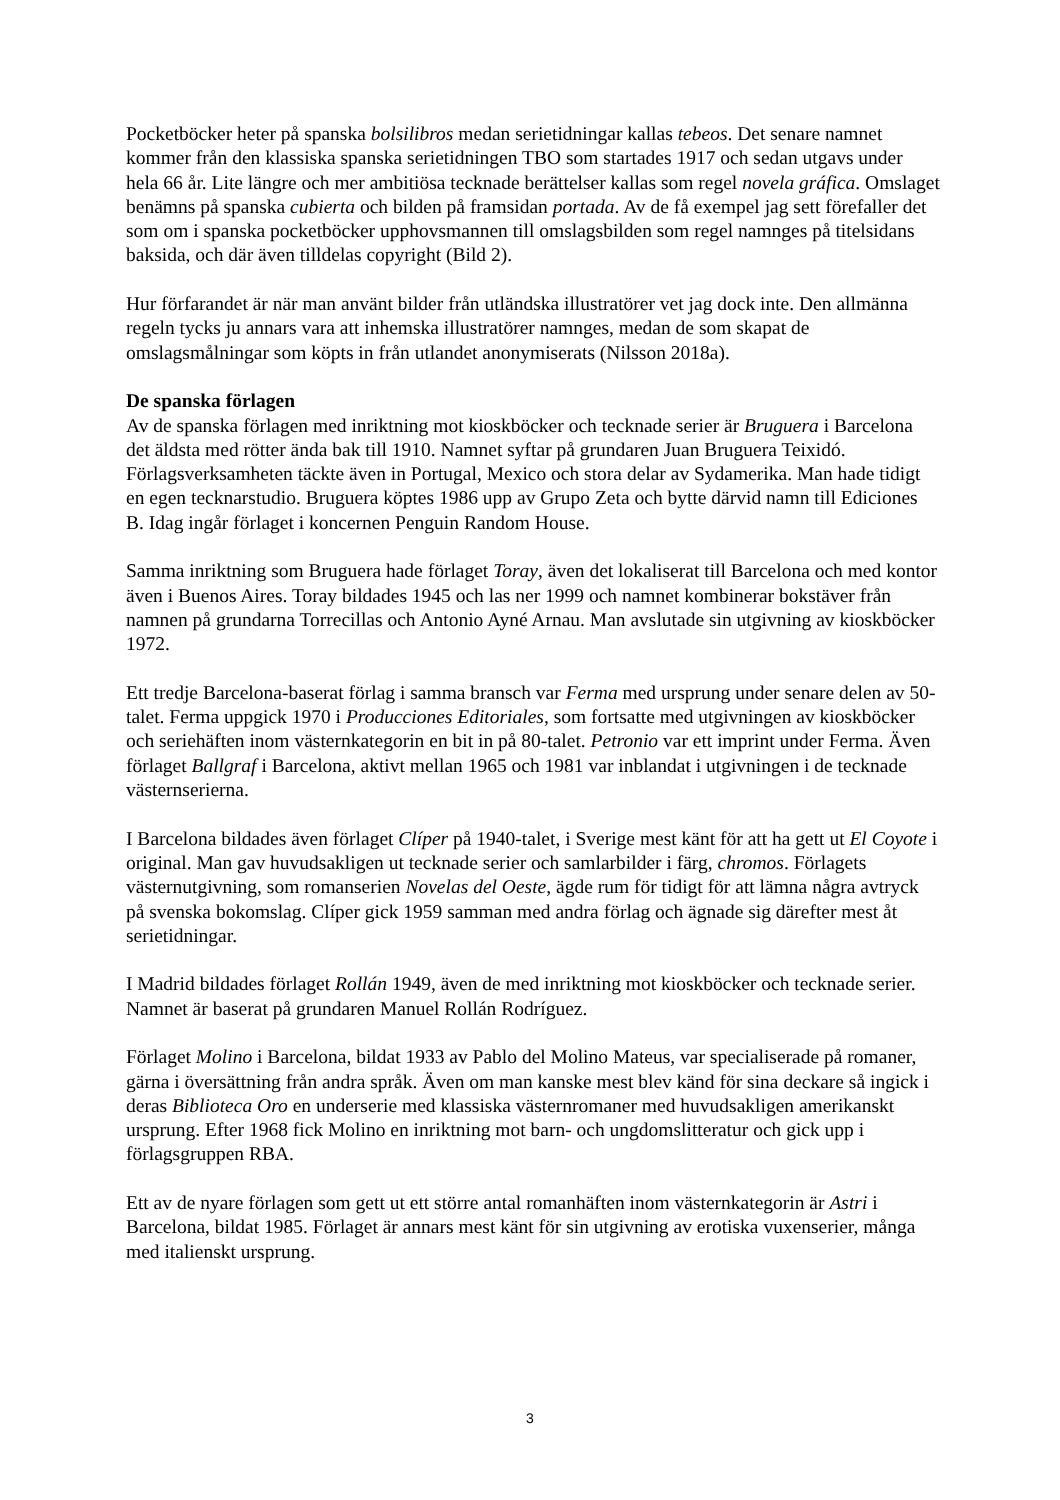Pocketböcker heter på spanska bolsilibros medan serietidningar kallas tebeos. Det senare namnet kommer från den klassiska spanska serietidningen TBO som startades 1917 och sedan utgavs under hela 66 år. Lite längre och mer ambitiösa tecknade berättelser kallas som regel novela gráfica. Omslaget benämns på spanska cubierta och bilden på framsidan portada. Av de få exempel jag sett förefaller det som om i spanska pocketböcker upphovsmannen till omslagsbilden som regel namnges på titelsidans baksida, och där även tilldelas copyright (Bild 2).
Hur förfarandet är när man använt bilder från utländska illustratörer vet jag dock inte. Den allmänna regeln tycks ju annars vara att inhemska illustratörer namnges, medan de som skapat de omslagsmålningar som köpts in från utlandet anonymiserats (Nilsson 2018a).
De spanska förlagen
Av de spanska förlagen med inriktning mot kioskböcker och tecknade serier är Bruguera i Barcelona det äldsta med rötter ända bak till 1910. Namnet syftar på grundaren Juan Bruguera Teixidó. Förlagsverksamheten täckte även in Portugal, Mexico och stora delar av Sydamerika. Man hade tidigt en egen tecknarstudio. Bruguera köptes 1986 upp av Grupo Zeta och bytte därvid namn till Ediciones B. Idag ingår förlaget i koncernen Penguin Random House.
Samma inriktning som Bruguera hade förlaget Toray, även det lokaliserat till Barcelona och med kontor även i Buenos Aires. Toray bildades 1945 och las ner 1999 och namnet kombinerar bokstäver från namnen på grundarna Torrecillas och Antonio Ayné Arnau. Man avslutade sin utgivning av kioskböcker 1972.
Ett tredje Barcelona-baserat förlag i samma bransch var Ferma med ursprung under senare delen av 50-talet. Ferma uppgick 1970 i Producciones Editoriales, som fortsatte med utgivningen av kioskböcker och seriehäften inom västernkategorin en bit in på 80-talet. Petronio var ett imprint under Ferma. Även förlaget Ballgraf i Barcelona, aktivt mellan 1965 och 1981 var inblandat i utgivningen i de tecknade västernserierna.
I Barcelona bildades även förlaget Clíper på 1940-talet, i Sverige mest känt för att ha gett ut El Coyote i original. Man gav huvudsakligen ut tecknade serier och samlarbilder i färg, chromos. Förlagets västernutgivning, som romanserien Novelas del Oeste, ägde rum för tidigt för att lämna några avtryck på svenska bokomslag. Clíper gick 1959 samman med andra förlag och ägnade sig därefter mest åt serietidningar.
I Madrid bildades förlaget Rollán 1949, även de med inriktning mot kioskböcker och tecknade serier. Namnet är baserat på grundaren Manuel Rollán Rodríguez.
Förlaget Molino i Barcelona, bildat 1933 av Pablo del Molino Mateus, var specialiserade på romaner, gärna i översättning från andra språk. Även om man kanske mest blev känd för sina deckare så ingick i deras Biblioteca Oro en underserie med klassiska västernromaner med huvudsakligen amerikanskt ursprung. Efter 1968 fick Molino en inriktning mot barn- och ungdomslitteratur och gick upp i förlagsgruppen RBA.
Ett av de nyare förlagen som gett ut ett större antal romanhäften inom västernkategorin är Astri i Barcelona, bildat 1985. Förlaget är annars mest känt för sin utgivning av erotiska vuxenserier, många med italienskt ursprung.
3